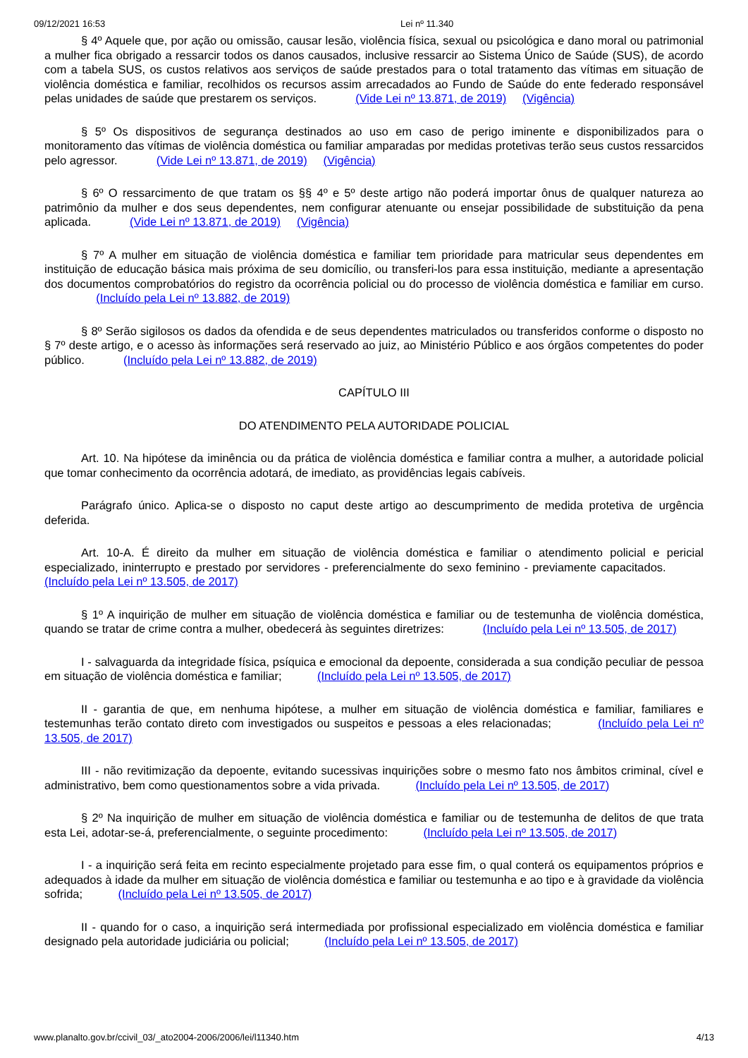09/12/2021 16:53 Lei nº 11.340
§ 4º Aquele que, por ação ou omissão, causar lesão, violência física, sexual ou psicológica e dano moral ou patrimonial a mulher fica obrigado a ressarcir todos os danos causados, inclusive ressarcir ao Sistema Único de Saúde (SUS), de acordo com a tabela SUS, os custos relativos aos serviços de saúde prestados para o total tratamento das vítimas em situação de violência doméstica e familiar, recolhidos os recursos assim arrecadados ao Fundo de Saúde do ente federado responsável pelas unidades de saúde que prestarem os serviços. (Vide Lei nº 13.871, de 2019) (Vigência)
§ 5º Os dispositivos de segurança destinados ao uso em caso de perigo iminente e disponibilizados para o monitoramento das vítimas de violência doméstica ou familiar amparadas por medidas protetivas terão seus custos ressarcidos pelo agressor. (Vide Lei nº 13.871, de 2019) (Vigência)
§ 6º O ressarcimento de que tratam os §§ 4º e 5º deste artigo não poderá importar ônus de qualquer natureza ao patrimônio da mulher e dos seus dependentes, nem configurar atenuante ou ensejar possibilidade de substituição da pena aplicada. (Vide Lei nº 13.871, de 2019) (Vigência)
§ 7º A mulher em situação de violência doméstica e familiar tem prioridade para matricular seus dependentes em instituição de educação básica mais próxima de seu domicílio, ou transferi-los para essa instituição, mediante a apresentação dos documentos comprobatórios do registro da ocorrência policial ou do processo de violência doméstica e familiar em curso. (Incluído pela Lei nº 13.882, de 2019)
§ 8º Serão sigilosos os dados da ofendida e de seus dependentes matriculados ou transferidos conforme o disposto no § 7º deste artigo, e o acesso às informações será reservado ao juiz, ao Ministério Público e aos órgãos competentes do poder público. (Incluído pela Lei nº 13.882, de 2019)
CAPÍTULO III
DO ATENDIMENTO PELA AUTORIDADE POLICIAL
Art. 10. Na hipótese da iminência ou da prática de violência doméstica e familiar contra a mulher, a autoridade policial que tomar conhecimento da ocorrência adotará, de imediato, as providências legais cabíveis.
Parágrafo único. Aplica-se o disposto no caput deste artigo ao descumprimento de medida protetiva de urgência deferida.
Art. 10-A. É direito da mulher em situação de violência doméstica e familiar o atendimento policial e pericial especializado, ininterrupto e prestado por servidores - preferencialmente do sexo feminino - previamente capacitados. (Incluído pela Lei nº 13.505, de 2017)
§ 1º A inquirição de mulher em situação de violência doméstica e familiar ou de testemunha de violência doméstica, quando se tratar de crime contra a mulher, obedecerá às seguintes diretrizes: (Incluído pela Lei nº 13.505, de 2017)
I - salvaguarda da integridade física, psíquica e emocional da depoente, considerada a sua condição peculiar de pessoa em situação de violência doméstica e familiar; (Incluído pela Lei nº 13.505, de 2017)
II - garantia de que, em nenhuma hipótese, a mulher em situação de violência doméstica e familiar, familiares e testemunhas terão contato direto com investigados ou suspeitos e pessoas a eles relacionadas; (Incluído pela Lei nº 13.505, de 2017)
III - não revitimização da depoente, evitando sucessivas inquirições sobre o mesmo fato nos âmbitos criminal, cível e administrativo, bem como questionamentos sobre a vida privada. (Incluído pela Lei nº 13.505, de 2017)
§ 2º Na inquirição de mulher em situação de violência doméstica e familiar ou de testemunha de delitos de que trata esta Lei, adotar-se-á, preferencialmente, o seguinte procedimento: (Incluído pela Lei nº 13.505, de 2017)
I - a inquirição será feita em recinto especialmente projetado para esse fim, o qual conterá os equipamentos próprios e adequados à idade da mulher em situação de violência doméstica e familiar ou testemunha e ao tipo e à gravidade da violência sofrida; (Incluído pela Lei nº 13.505, de 2017)
II - quando for o caso, a inquirição será intermediada por profissional especializado em violência doméstica e familiar designado pela autoridade judiciária ou policial; (Incluído pela Lei nº 13.505, de 2017)
www.planalto.gov.br/ccivil_03/_ato2004-2006/2006/lei/l11340.htm 4/13